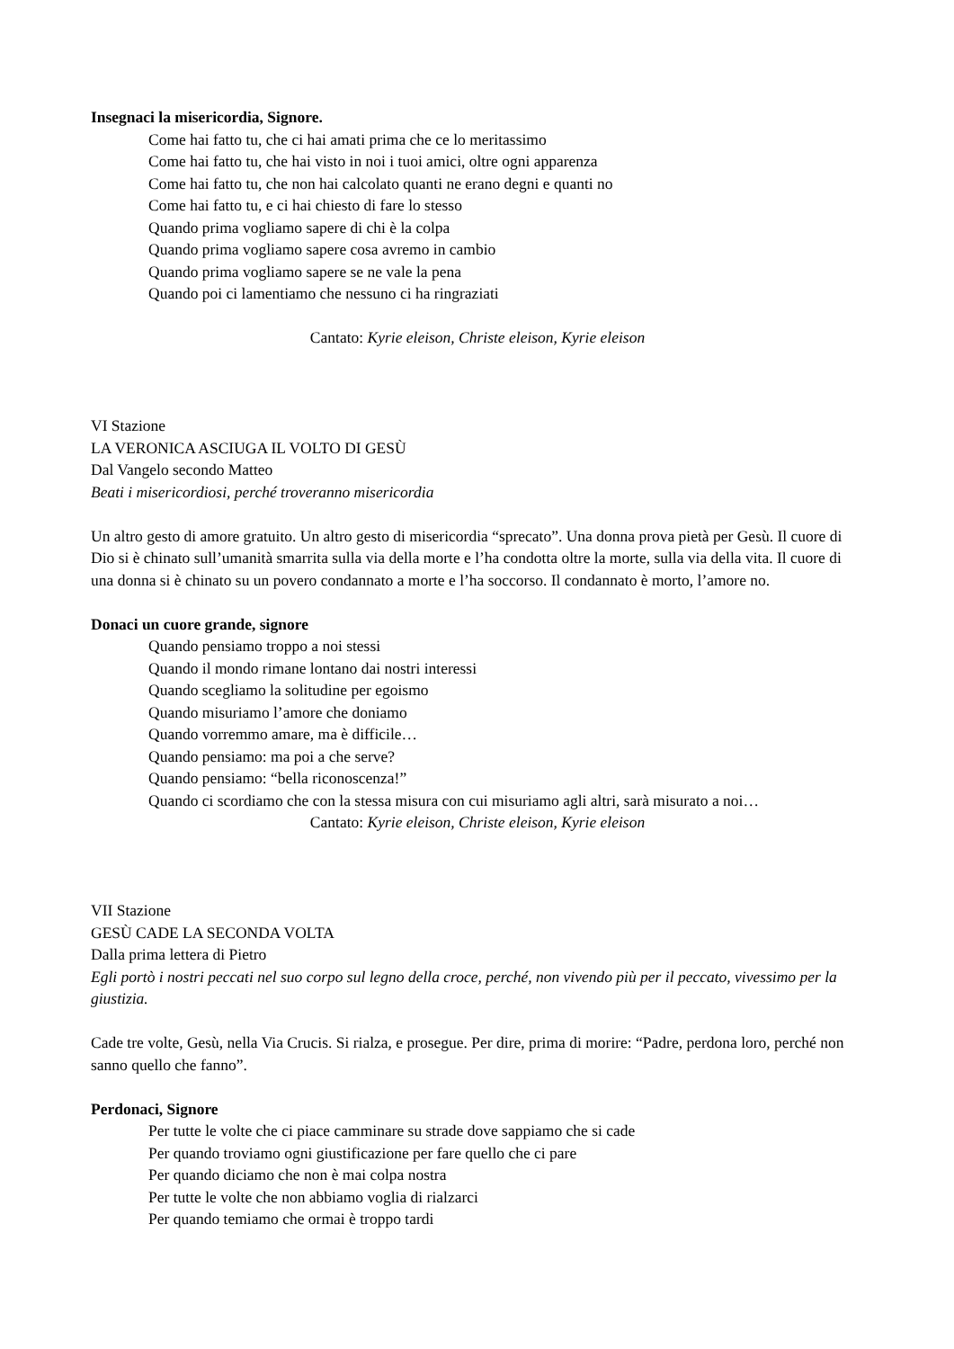Insegnaci la misericordia, Signore.
Come hai fatto tu, che ci hai amati prima che ce lo meritassimo
Come hai fatto tu, che hai visto in noi i tuoi amici, oltre ogni apparenza
Come hai fatto tu, che non hai calcolato quanti ne erano degni e quanti no
Come hai fatto tu, e ci hai chiesto di fare lo stesso
Quando prima vogliamo sapere di chi è la colpa
Quando prima vogliamo sapere cosa avremo in cambio
Quando prima vogliamo sapere se ne vale la pena
Quando poi ci lamentiamo che nessuno ci ha ringraziati
Cantato: Kyrie eleison, Christe eleison, Kyrie eleison
VI Stazione
LA VERONICA ASCIUGA IL VOLTO DI GESÙ
Dal Vangelo secondo Matteo
Beati i misericordiosi, perché troveranno misericordia
Un altro gesto di amore gratuito. Un altro gesto di misericordia “sprecato”. Una donna prova pietà per Gesù. Il cuore di Dio si è chinato sull’umanità smarrita sulla via della morte e l’ha condotta oltre la morte, sulla via della vita. Il cuore di una donna si è chinato su un povero condannato a morte e l’ha soccorso. Il condannato è morto, l’amore no.
Donaci un cuore grande, signore
Quando pensiamo troppo a noi stessi
Quando il mondo rimane lontano dai nostri interessi
Quando scegliamo la solitudine per egoismo
Quando misuriamo l’amore che doniamo
Quando vorremmo amare, ma è difficile…
Quando pensiamo: ma poi a che serve?
Quando pensiamo: “bella riconoscenza!”
Quando ci scordiamo che con la stessa misura con cui misuriamo agli altri, sarà misurato a noi…
Cantato: Kyrie eleison, Christe eleison, Kyrie eleison
VII Stazione
GESÙ CADE LA SECONDA VOLTA
Dalla prima lettera di Pietro
Egli portò i nostri peccati nel suo corpo sul legno della croce, perché, non vivendo più per il peccato, vivessimo per la giustizia.
Cade tre volte, Gesù, nella Via Crucis. Si rialza, e prosegue. Per dire, prima di morire: “Padre, perdona loro, perché non sanno quello che fanno”.
Perdonaci, Signore
Per tutte le volte che ci piace camminare su strade dove sappiamo che si cade
Per quando troviamo ogni giustificazione per fare quello che ci pare
Per quando diciamo che non è mai colpa nostra
Per tutte le volte che non abbiamo voglia di rialzarci
Per quando temiamo che ormai è troppo tardi